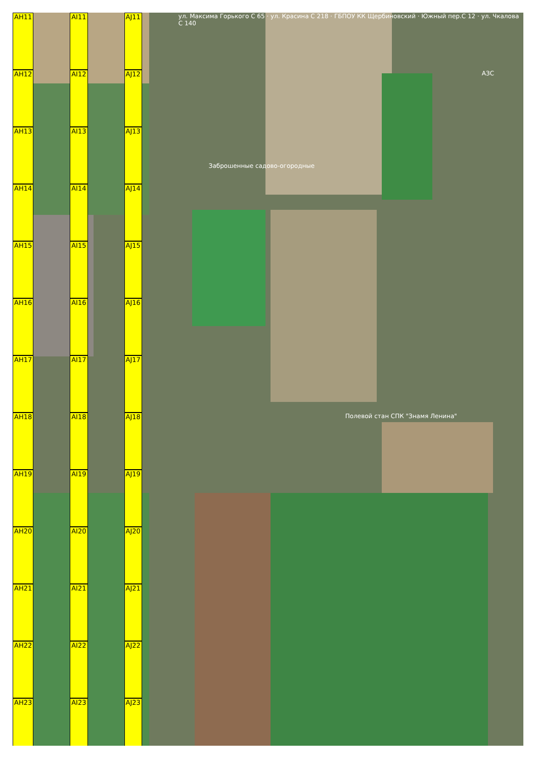AH11 AI11 AJ11 ул. Максима Горького С 65 · ул. Красина С 218 · ГБПОУ КК Щербиновский · Южный пер.С 12 · ул. Чкалова С 140
AH12 AI12 AJ12 АЗС
AH13 AI13 AJ13 Заброшенные садово-огородные
AH14 AI14 AJ14
AH15 AI15 AJ15
AH16 AI16 AJ16
AH17 AI17 AJ17
AH18 AI18 AJ18 Полевой стан СПК "Знамя Ленина"
AH19 AI19 AJ19
AH20 AI20 AJ20
AH21 AI21 AJ21
AH22 AI22 AJ22
AH23 AI23 AJ23